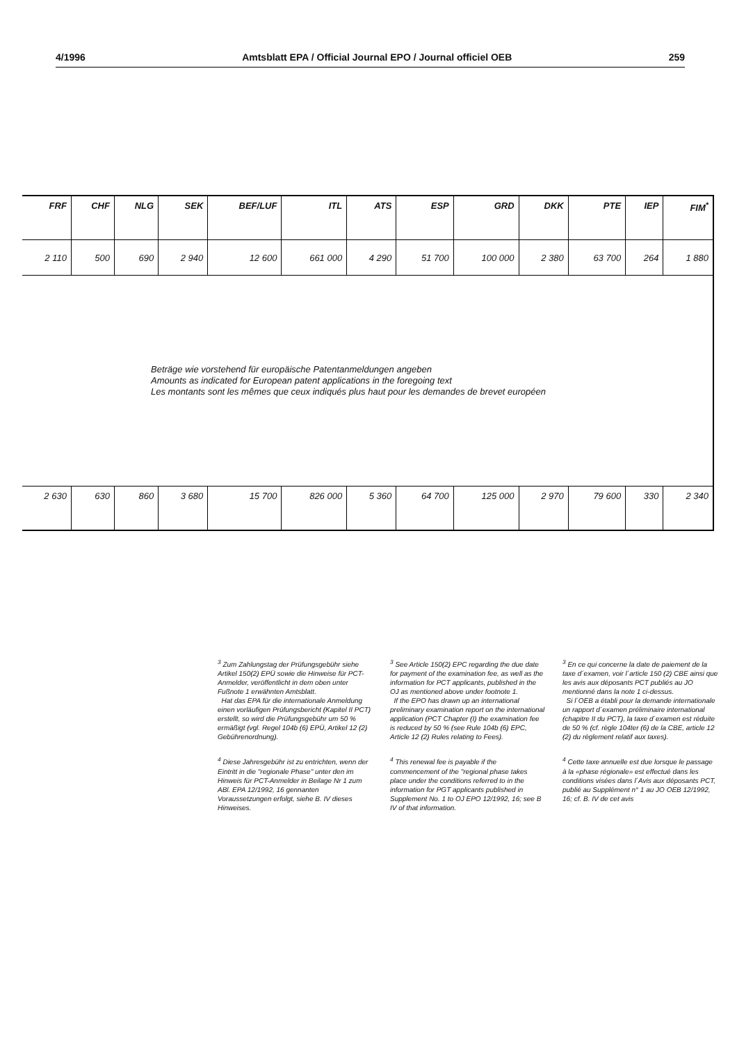4/1996 Amtsblatt EPA / Official Journal EPO / Journal officiel OEB 259
| FRF | CHF | NLG | SEK | BEF/LUF | ITL | ATS | ESP | GRD | DKK | PTE | IEP | FIM<sup>*</sup> |
| --- | --- | --- | --- | --- | --- | --- | --- | --- | --- | --- | --- | --- |
| 2 110 | 500 | 690 | 2 940 | 12 600 | 661 000 | 4 290 | 51 700 | 100 000 | 2 380 | 63 700 | 264 | 1 880 |
| Beträge wie vorstehend für europäische Patentanmeldungen angeben Amounts as indicated for European patent applications in the foregoing text Les montants sont les mêmes que ceux indiqués plus haut pour les demandes de brevet européen | | | | | | | | | | | | |
| 2 630 | 630 | 860 | 3 680 | 15 700 | 826 000 | 5 360 | 64 700 | 125 000 | 2 970 | 79 600 | 330 | 2 340 |
<sup>3</sup> Zum Zahlungstag der Prüfungsgebühr siehe Artikel 150(2) EPÜ sowie die Hinweise für PCT-Anmelder, veröffentlicht in dem oben unter Fußnote 1 erwähnten Amtsblatt.
Hat das EPA für die internationale Anmeldung einen vorläufigen Prüfungsbericht (Kapitel II PCT) erstellt, so wird die Prüfungsgebühr um 50 % ermäßigt (vgl. Regel 104b (6) EPÜ, Artikel 12 (2) Gebührenordnung).
<sup>4</sup> Diese Jahresgebühr ist zu entrichten, wenn der Eintritt in die "regionale Phase" unter den im Hinweis für PCT-Anmelder in Beilage Nr 1 zum ABl. EPA 12/1992, 16 gennanten Voraussetzungen erfolgt, siehe B. IV dieses Hinweises.
<sup>3</sup> See Article 150(2) EPC regarding the due date for payment of the examination fee, as well as the information for PCT applicants, published in the OJ as mentioned above under footnote 1.
If the EPO has drawn up an international preliminary examination report on the international application (PCT Chapter (I) the examination fee is reduced by 50 % (see Rule 104b (6) EPC, Article 12 (2) Rules relating to Fees).
<sup>4</sup> This renewal fee is payable if the commencement of the "regional phase takes place under the conditions referred to in the information for PGT applicants published in Supplement No. 1 to OJ EPO 12/1992, 16; see B IV of that information.
<sup>3</sup> En ce qui concerne la date de paiement de la taxe d´examen, voir l´article 150 (2) CBE ainsi que les avis aux déposants PCT publiés au JO mentionné dans la note 1 ci-dessus.
Si l´OEB a établi pour la demande internationale un rapport d´examen préliminaire international (chapitre II du PCT), la taxe d´examen est réduite de 50 % (cf. règle 104ter (6) de la CBE, article 12 (2) du règlement relatif aux taxes).
<sup>4</sup> Cette taxe annuelle est due lorsque le passage à la «phase régionale» est effectué dans les conditions visées dans l´Avis aux déposants PCT, publié au Supplément n° 1 au JO OEB 12/1992, 16; cf. B. IV de cet avis